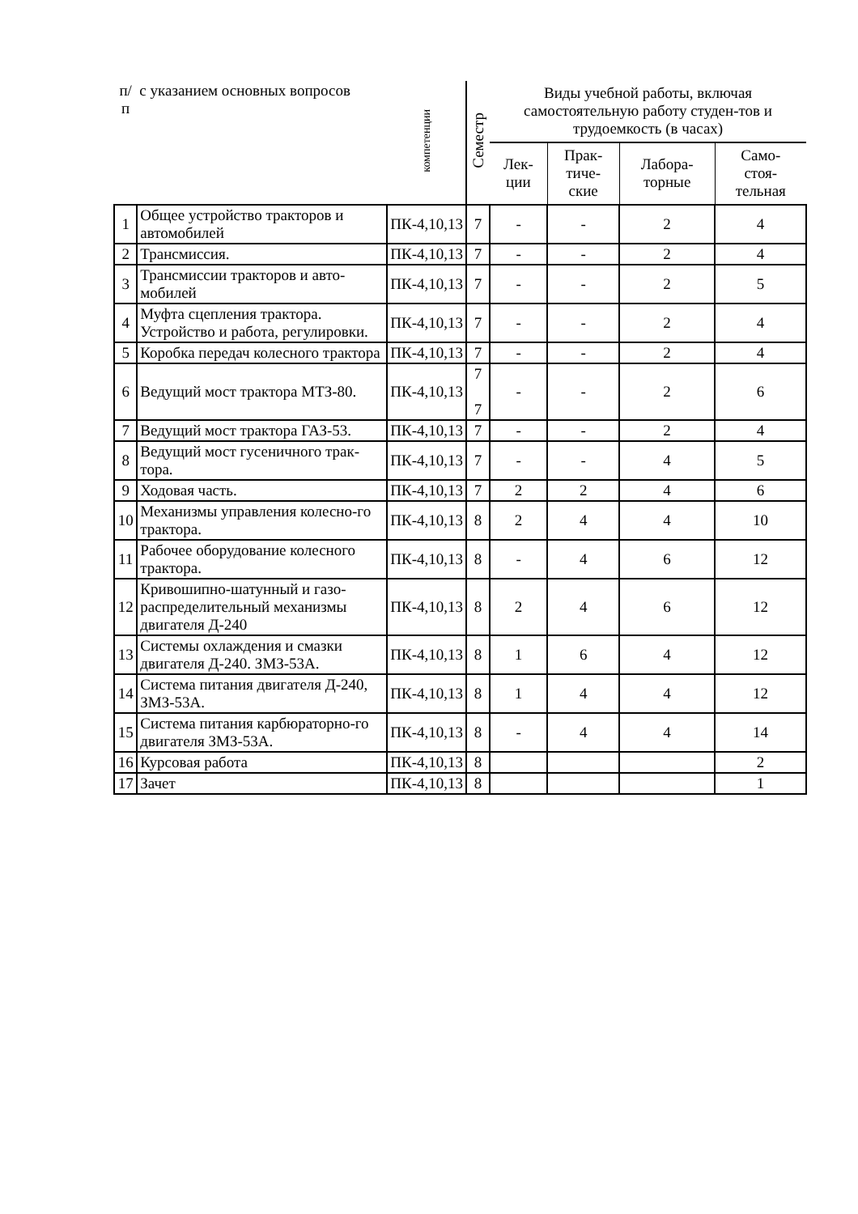| п/п | с указанием основных вопросов | компетенции | Семестр | Виды учебной работы, включая самостоятельную работу студен-тов и трудоемкость (в часах) | | | |
| --- | --- | --- | --- | --- | --- | --- | --- |
| | | | | Лек- ции | Прак- тиче- ские | Лабора- торные | Само- стоя- тельная |
| 1 | Общее устройство тракторов и автомобилей | ПК-4,10,13 | 7 | - | - | 2 | 4 |
| 2 | Трансмиссия. | ПК-4,10,13 | 7 | - | - | 2 | 4 |
| 3 | Трансмиссии тракторов и авто-мобилей | ПК-4,10,13 | 7 | - | - | 2 | 5 |
| 4 | Муфта сцепления трактора. Устройство и работа, регулировки. | ПК-4,10,13 | 7 | - | - | 2 | 4 |
| 5 | Коробка передач колесного трактора | ПК-4,10,13 | 7 | - | - | 2 | 4 |
| 6 | Ведущий мост трактора МТЗ-80. | ПК-4,10,13 | 7 7 | - | - | 2 | 6 |
| 7 | Ведущий мост трактора ГАЗ-53. | ПК-4,10,13 | 7 | - | - | 2 | 4 |
| 8 | Ведущий мост гусеничного трак-тора. | ПК-4,10,13 | 7 | - | - | 4 | 5 |
| 9 | Ходовая часть. | ПК-4,10,13 | 7 | 2 | 2 | 4 | 6 |
| 10 | Механизмы управления колесно-го трактора. | ПК-4,10,13 | 8 | 2 | 4 | 4 | 10 |
| 11 | Рабочее оборудование колесного трактора. | ПК-4,10,13 | 8 | - | 4 | 6 | 12 |
| 12 | Кривошипно-шатунный и газо-распределительный механизмы двигателя Д-240 | ПК-4,10,13 | 8 | 2 | 4 | 6 | 12 |
| 13 | Системы охлаждения и смазки двигателя Д-240. ЗМЗ-53А. | ПК-4,10,13 | 8 | 1 | 6 | 4 | 12 |
| 14 | Система питания двигателя Д-240, ЗМЗ-53А. | ПК-4,10,13 | 8 | 1 | 4 | 4 | 12 |
| 15 | Система питания карбюраторно-го двигателя ЗМЗ-53А. | ПК-4,10,13 | 8 | - | 4 | 4 | 14 |
| 16 | Курсовая работа | ПК-4,10,13 | 8 | | | | 2 |
| 17 | Зачет | ПК-4,10,13 | 8 | | | | 1 |